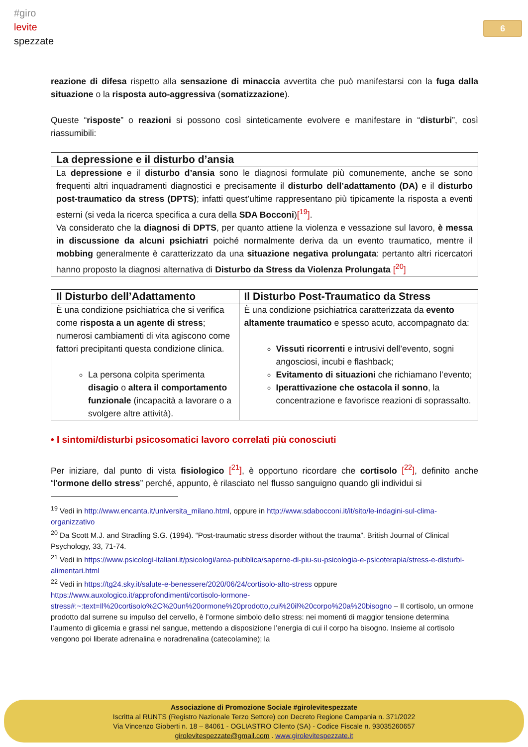#giro
levite
spezzate
6
reazione di difesa rispetto alla sensazione di minaccia avvertita che può manifestarsi con la fuga dalla situazione o la risposta auto-aggressiva (somatizzazione).
Queste “risposte” o reazioni si possono così sinteticamente evolvere e manifestare in “disturbi”, così riassumibili:
| La depressione e il disturbo d’ansia |
| --- |
| La depressione e il disturbo d’ansia sono le diagnosi formulate più comunemente, anche se sono frequenti altri inquadramenti diagnostici e precisamente il disturbo dell’adattamento (DA) e il disturbo post-traumatico da stress (DPTS) ; infatti quest’ultime rappresentano più tipicamente la risposta a eventi esterni (si veda la ricerca specifica a cura della SDA Bocconi ) [<sup>19</sup>] . Va considerato che la diagnosi di DPTS , per quanto attiene la violenza e vessazione sul lavoro, è messa in discussione da alcuni psichiatri poiché normalmente deriva da un evento traumatico, mentre il mobbing generalmente è caratterizzato da una situazione negativa prolungata : pertanto altri ricercatori hanno proposto la diagnosi alternativa di Disturbo da Stress da Violenza Prolungata [<sup>20</sup>] |
| Il Disturbo dell’Adattamento | Il Disturbo Post-Traumatico da Stress |
| --- | --- |
| È una condizione psichiatrica che si verifica come risposta a un agente di stress ; numerosi cambiamenti di vita agiscono come fattori precipitanti questa condizione clinica. La persona colpita sperimenta disagio o altera il comportamento funzionale (incapacità a lavorare o a svolgere altre attività). | È una condizione psichiatrica caratterizzata da evento altamente traumatico e spesso acuto, accompagnato da: Vissuti ricorrenti e intrusivi dell’evento, sogni angosciosi, incubi e flashback; Evitamento di situazioni che richiamano l’evento; Iperattivazione che ostacola il sonno , la concentrazione e favorisce reazioni di soprassalto. |
• I sintomi/disturbi psicosomatici lavoro correlati più conosciuti
Per iniziare, dal punto di vista fisiologico [<sup>21</sup>], è opportuno ricordare che cortisolo [<sup>22</sup>], definito anche “l'ormone dello stress” perché, appunto, è rilasciato nel flusso sanguigno quando gli individui si
<sup>19</sup> Vedi in http://www.encanta.it/universita_milano.html, oppure in http://www.sdabocconi.it/it/sito/le-indagini-sul-clima-organizzativo
<sup>20</sup> Da Scott M.J. and Stradling S.G. (1994). “Post-traumatic stress disorder without the trauma”. British Journal of Clinical Psychology, 33, 71-74.
<sup>21</sup> Vedi in https://www.psicologi-italiani.it/psicologi/area-pubblica/saperne-di-piu-su-psicologia-e-psicoterapia/stress-e-disturbi-alimentari.html
<sup>22</sup> Vedi in https://tg24.sky.it/salute-e-benessere/2020/06/24/cortisolo-alto-stress oppure https://www.auxologico.it/approfondimenti/cortisolo-lormone-stress#:~:text=Il%20cortisolo%2C%20un%20ormone%20prodotto,cui%20il%20corpo%20a%20bisogno – Il cortisolo, un ormone prodotto dal surrene su impulso del cervello, è l’ormone simbolo dello stress: nei momenti di maggior tensione determina l’aumento di glicemia e grassi nel sangue, mettendo a disposizione l’energia di cui il corpo ha bisogno. Insieme al cortisolo vengono poi liberate adrenalina e noradrenalina (catecolamine); la
Associazione di Promozione Sociale #girolevitespezzate
Iscritta al RUNTS (Registro Nazionale Terzo Settore) con Decreto Regione Campania n. 371/2022
Via Vincenzo Gioberti n. 18 – 84061 - OGLIASTRO Cilento (SA) - Codice Fiscale n. 93035260657
girolevitespezzate@gmail.com . www.girolevitespezzate.it